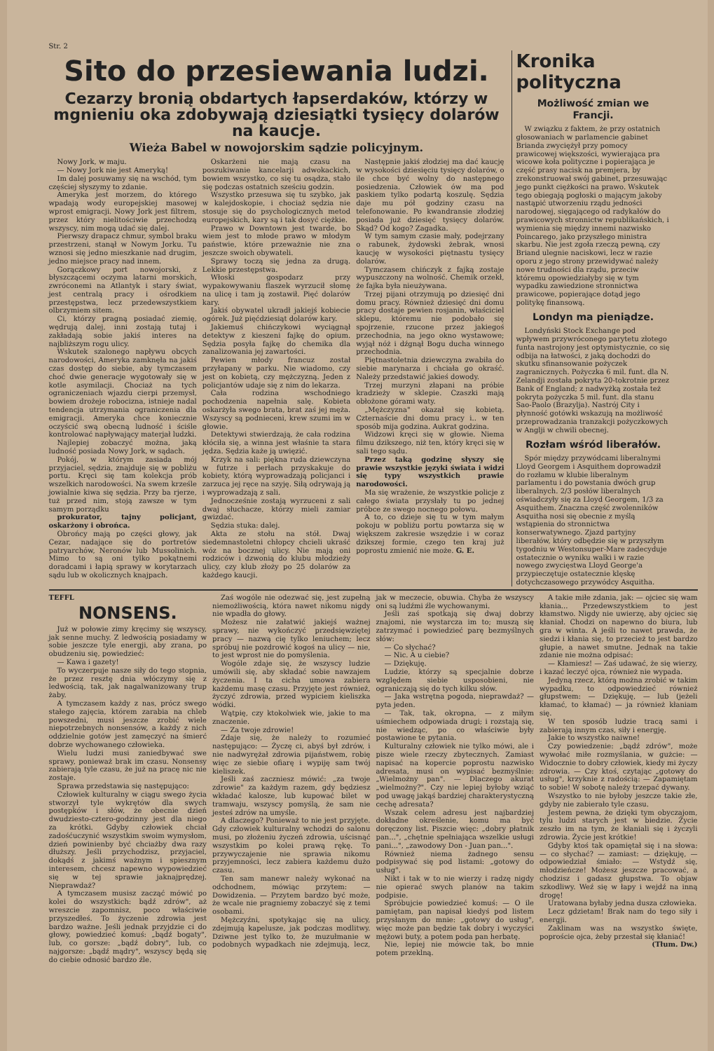Str. 2
Sito do przesiewania ludzi.
Cezarzy bronią obdartych łapserdaków, którzy w mgnieniu oka zdobywają dziesiątki tysięcy dolarów na kaucje.
Wieża Babel w nowojorskim sądzie policyjnym.
Nowy Jork, w maju.
— Nowy Jork nie jest Ameryką!
Im dalej posuwamy się na wschód, tym częściej słyszymy to zdanie.
Ameryka jest morzem, do którego wpadają wody europejskiej masowej wprost emigracji. Nowy Jork jest filtrem, przez który nielitościwie przechodzą wszyscy, nim mogą udać się dalej.
Pierwszy drapacz chmur, symbol braku przestrzeni, stanął w Nowym Jorku. Tu wznosi się jedno mieszkanie nad drugim, jedno miejsce pracy nad innem.
Gorączkowy port nowojorski, z błyszczącemi oczyma latarni morskich, zwróconemi na Atlantyk i stary świat, jest centralą pracy i ośrodkiem przestępstwa, lecz przedewszystkiem olbrzymiem sitem.
Ci, którzy pragną posiadać ziemię, wędrują dalej, inni zostają tutaj i zakładają sobie jakiś interes na najbliższym rogu ulicy.
Wskutek szalonego napływu obcych narodowości, Ameryka zamknęła na jakiś czas dostęp do siebie, aby tymczasem choć dwie generacje wygotowały się w kotle asymilacji. Chociaż na tych ograniczeniach wjazdu cierpi przemysł, bowiem drożeje robocizna, istnieje nadal tendencja utrzymania ograniczenia dla emigracji. Ameryka chce koniecznie oczyścić swą obecną ludność i ściśle kontrolować napływający materjał ludzki.
Najlepiej zobaczyć można, jaką ludność posiada Nowy Jork, w sądach.
Pokój, w którym zasiada mój przyjaciel, sędzia, znajduje się w pobliżu portu. Kręci się tam kolekcja prób wszelkich narodowości. Na swem krześle jowialnie kiwa się sędzia. Przy ba rjerze, tuż przed nim, stoją zawsze w tym samym porządku
prokurator, tajny policjant, oskarżony i obrońca.
Obrońcy mają po części głowy, jak Cezar, nadające się do portretów patryarchów, Neronów lub Mussolinich. Mimo to są oni tylko pokątnemi doradcami i łapią sprawy w korytarzach sądu lub w okolicznych knajpach.
Oskarżeni nie mają czasu na poszukiwanie kancelarji adwokackich, bowiem wszystko, co się tu osądza, stało się podczas ostatnich sześciu godzin.
Wszystko przesuwa się tu szybko, jak w kalejdoskopie, i chociaż sędzia nie stosuje się do psychologicznych metod europejskich, kary są i tak dosyć ciężkie.
Prawo w Downtown jest twarde, bo wiem jest to młode prawo w młodym państwie, które przeważnie nie zna jeszcze swoich obywateli.
Sprawy toczą się jedna za drugą. Lekkie przestępstwa.
Włoski gospodarz przy wypakowywaniu flaszek wyrzucił słomę na ulicę i tam ją zostawił. Pięć dolarów kary.
Jakiś obywatel ukradł jakiejś kobiecie ogórek. Już pięćdziesiąt dolarów kary.
Jakiemuś chińczykowi wyciągnął detektyw z kieszeni fajkę do opium. Sędzia posyła fajkę do chemika dla zanalizowania jej zawartości.
Pewien młody francuz został przyłapany w parku. Nie wiadomo, czy jest on kobietą, czy mężczyzną. Jeden z policjantów udaje się z nim do lekarza.
Cała rodzina wschodniego pochodzenia napełnia salę. Kobieta oskarżyła swego brata, brat zaś jej męża. Wszyscy są podnieceni, krew szumi im w głowie.
Detektywi stwierdzają, że cała rodzina kłóciła się, a winna jest właśnie ta stara jędza. Sędzia każe ją uwięzić.
Krzyk na sali: piękna ruda dziewczyna w futrze i perłach przyskakuje do kobiety, którą wyprowadzają policjanci i zarzuca jej ręce na szyję. Siłą odrywają ją i wyprowadzają z sali.
Jednocześnie zostają wyrzuceni z sali dwaj słuchacze, którzy mieli zamiar gwizdać.
Sędzia stuka: dalej.
Akta ze stołu na stół. Dwaj siedemnastoletni chłopcy chcieli ukraść wóz na bocznej ulicy. Nie mają oni rodziców i dzwonią do klubu młodzieży ulicy, czy klub złoży po 25 dolarów za każdego kaucji.
Następnie jakiś złodziej ma dać kaucję w wysokości dziesięciu tysięcy dolarów, o ile chce być wolny do następnego posiedzenia. Człowiek ów ma pod paskiem tylko podartą koszulę. Sędzia daje mu pół godziny czasu na telefonowanie. Po kwandransie złodziej posiada już dziesięć tysięcy dolarów. Skąd? Od kogo? Zagadka.
W tym samym czasie mały, podejrzany o rabunek, żydowski żebrak, wnosi kaucję w wysokości piętnastu tysięcy dolarów.
Tymczasem chińczyk z fajką zostaje wypuszczony na wolność. Chemik orzekł, że fajka była nieużywana.
Trzej pijani otrzymują po dziesięć dni domu pracy. Również dziesięć dni domu pracy dostaje pewien rosjanin, właściciel sklepu, któremu nie podobało się spojrzenie, rzucone przez jakiegoś przechodnia, na jego okno wystawowe; wyjął nóż i dźgnął Bogu ducha winnego przechodnia.
Piętnastoletnia dziewczyna zwabiła do siebie marynarza i chciała go okraść. Należy przedstawić jakieś dowody.
Trzej murzyni złapani na próbie kradzieży w sklepie. Czaszki mają obłożone górami waty.
„Mężczyzna" okazał się kobietą. Czternaście dni domu pracy i.. w ten sposób mija godzina. Aukrat godzina.
Widzowi kręci się w głowie. Niema filmu dzikszego, niż ten, który kręci się w sali tego sądu.
Przez taką godzinę słyszy się prawie wszystkie języki świata i widzi się typy wszystkich prawie narodowości.
Ma się wrażenie, że wszystkie policje z całego świata przysłały tu po jednej próbce ze swego nocnego połowu.
A to, co dzieje się tu w tym małym pokoju w pobliżu portu powtarza się w większem zakresie wszędzie i w coraz dzikszej formie, czego ten kraj już poprostu zmienić nie może. G. E.
Kronika polityczna
Możliwość zmian we Francji.
W związku z faktem, że przy ostatnich głosowaniach w parlamencie gabinet Brianda zwyciężył przy pomocy prawicowej większości, wywierająca pra wicowe koła polityczne i popierająca je część prasy nacisk na premjera, by zrekonstruował swój gabinet, przesuwając jego punkt ciężkości na prawo. Wskutek tego obiegają pogłoski o mającym jakoby nastąpić utworzeniu rządu jedności narodowej, sięgającego od radykałów do prawicowych stronnictw republikańskich, i wymienia się między innemi nazwisko Poincarego, jako przyszłego ministra skarbu. Nie jest zgoła rzeczą pewną, czy Briand ulegnie naciskowi, lecz w razie oporu z jego strony przewidywać należy nowe trudności dla rządu, przeciw któremu opowiedziałyby się w tym wypadku zawiedzione stronnictwa prawicowe, popierające dotąd jego politykę finansową.
Londyn ma pieniądze.
Londyński Stock Exchange pod wpływem przywróconego parytetu złotego funta nastrojony jest optymistycznie, co się odbija na łatwości, z jaką dochodzi do skutku sfinansowanie pożyczek zagranicznych. Pożyczka 6 mil. funt. dla N. Zelandji została pokryta 20-tokrotnie przez Bank of England; z nadwyżką została też pokryta pożyczka 5 mil. funt. dla stanu Sao-Paolo (Brazylja). Nastrój City i płynność gotówki wskazują na możliwość przeprowadzania tranzakcji pożyczkowych w Anglji w chwili obecnej.
Rozłam wśród liberałów.
Spór między przywódcami liberalnymi Lloyd Georgem i Asquithem doprowadził do rozłamu w klubie liberalnym parlamentu i do powstania dwóch grup liberalnych. 2/3 posłów liberalnych oświadczyły się za Lloyd Georgem, 1/3 za Asquithem. Znaczna część zwolenników Asquitha nosi się obecnie z myślą wstąpienia do stronnictwa konserwatywnego. Zjazd partyjny liberałów, który odbędzie się w przyszłym tygodniu w Westonsuper-Mare zadecyduje ostatecznie o wyniku walki i w razie nowego zwycięstwa Lloyd George'a przypieczętuje ostatecznie klęskę dotychczasowego przywódcy Asquitha.
TEFFL
NONSENS.
Już w połowie zimy kręcimy się wszyscy, jak senne muchy. Z ledwością posiadamy w sobie jeszcze tyle energji, aby zrana, po obudzeniu się, powiedzieć:
— Kawa i gazety!
To wyczerpuje nasze siły do tego stopnia, że przez resztę dnia włóczymy się z ledwością, tak, jak nagalwanizowany trup żaby.
A tymczasem każdy z nas, prócz swego stałego zajęcia, którem zarabia na chleb powszedni, musi jeszcze zrobić wiele niepotrzebnych nonsensów, a każdy z nich oddzielnie gotów jest zamęczyć na śmierć dobrze wychowanego człowieka.
Wielu ludzi musi zaniedbywać swe sprawy, ponieważ brak im czasu. Nonsensy zabierają tyle czasu, że już na pracę nic nie zostaje.
Sprawa przedstawia się następująco:
Człowiek kulturalny w ciągu swego życia stworzył tyle wykrętów dla swych postępków i słów, że obecnie dzień dwudziesto-cztero-godzinny jest dla niego za krótki. Gdyby człowiek chciał zadośćuczynić wszystkim swoim wymysłom, dzień powinienby być chciażby dwa razy dłuższy. Jeśli przychodzisz, przyjaciel, dokądś z jakimś ważnym i spiesznym interesem, chcesz napewno wypowiedzieć się w tej sprawie jaknajprędzej. Nieprawdaż?
A tymczasem musisz zacząć mówić po kolei do wszystkich: bądź zdrów", aż wreszcie zapomnisz, poco właściwie przyszedłeś. To życzenie zdrowia jest bardzo ważne. Jeśli jednak przyjdzie ci do głowy, powiedzieć komuś: „bądź bogaty", lub, co gorsze: „bądź dobry", lub, co najgorsze: „bądź mądry", wszyscy będą się do ciebie odnosić bardzo źle.
Zaś wogóle nie odezwać się, jest zupełną niemożliwością, która nawet nikomu nigdy nie wpadła do głowy.
Możesz nie załatwić jakiejś ważnej sprawy, nie wykończyć przedsięwziętej pracy — nazwą cię tylko leniuchem; lecz spróbuj nie pozdrowić kogoś na ulicy — nie, to jest wprost nie do pomyślenia.
Wogóle zdaje się, że wszyscy ludzie umówili się, aby składać sobie nawzajem życzenia. I ta cicha umowa zabiera każdemu masę czasu. Przyjęte jest również, życzyć zdrowia, przed wypiciem kieliszka wódki.
Wątpię, czy ktokolwiek wie, jakie to ma znaczenie.
— Za twoje zdrowie!
Zdaje się, że należy to rozumieć następująco: — Życzę ci, abyś był zdrów, i nie nadwyrężał zdrowia pijaństwem, robię więc ze siebie ofiarę i wypiję sam twój kieliszek.
Jeśli zaś zaczniesz mówić: „za twoje zdrowie" za każdym razem, gdy będziesz wkładać kalosze, lub kupować bilet w tramwaju, wszyscy pomyślą, że sam nie jesteś zdrów na umyśle.
A dlaczego? Ponieważ to nie jest przyjęte. Gdy człowiek kulturalny wchodzi do salonu musi, po złożeniu życzeń zdrowia, uścisnąć wszystkim po kolei prawą rękę. To przywyczajenie nie sprawia nikomu przyjemności, lecz zabiera każdemu dużo czasu.
Ten sam manewr należy wykonać na odchodnem, mówiąc przytem: — Dowidzenia. — Przytem bardzo być może, że wcale nie pragniemy zobaczyć się z temi osobami.
Mężczyźni, spotykając się na ulicy, zdejmują kapelusze, jak podczas modlitwy. Dziwne jest tylko to, że muzułmanie w podobnych wypadkach nie zdejmują, lecz, jak w meczecie, obuwia. Chyba że wszyscy oni są ludźmi źle wychowanymi.
Jeśli zaś spotkają się dwaj dobrzy znajomi, nie wystarcza im to; muszą się zatrzymać i powiedzieć parę bezmyślnych słów:
— Co słychać?
— Nic. A u ciebie?
— Dziękuję.
Ludzie, którzy są specjalnie dobrze względem siebie usposobieni, nie ograniczają się do tych kilku słów.
— Jaka wstrętna pogoda, nieprawdaż? — pyta jeden.
— Tak, tak, okropna, — z miłym uśmiechem odpowiada drugi; i rozstają się, nie wiedząc, po co właściwie były postawione te pytania.
Kulturalny człowiek nie tylko mówi, ale i pisze wiele rzeczy zbytecznych. Zamiast napisać na kopercie poprostu nazwisko adresata, musi on wypisać bezmyślnie: „Wielmożny pan". — Dlaczego akurat „wielmożny?". Czy nie lepiej byłoby wziąć pod uwagę jakąś bardziej charakterystyczną cechę adresata?
Wszak celem adresu jest najbardziej dokładne określenie, komu ma być doręczony list. Piszcie więc: „dobry płatnik pan...", „chętnie spełniająca wszelkie usługi pani...", „zawodowy Don - Juan pan...".
Również niema żadnego sensu podpisywać się pod listami: „gotowy do usług".
Nikt i tak w to nie wierzy i radzę nigdy nie opierać swych planów na takim podpisie.
Spróbujcie powiedzieć komuś: — O ile pamiętam, pan napisał kiedyś pod listem przysłanym do mnie: „gotowy do usług", więc może pan będzie tak dobry i wyczyści mężowi buty, a potem poda pan herbatę.
Nie, lepiej nie mówcie tak, bo mnie potem przeklną.
A takie miłe zdania, jak: — ojciec się wam kłania... Przedewszystkiem to jest kłamstwo. Nigdy nie uwierzę, aby ojciec się kłaniał. Chodzi on napewno do biura, lub gra w winta. A jeśli to nawet prawda, że siedzi i kłania się, to przecież to jest bardzo głupie, a nawet smutne. Jednak na takie zdanie nie można odpisać:
— Kłamiesz! — Zaś udawać, że się wierzy, i kazać leczyć ojca, również nie wypada.
Jedyną rzecz, którą można zrobić w takim wypadku, to odpowiedzieć również głupstwem: — Dziękuję, — lub (jeżeli kłamać, to kłamać) — ja również kłaniam się.
W ten sposób ludzie tracą sami i zabierają innym czas, siły i energję.
Jakie to wszystko naiwne!
Czy powiedzenie: „bądź zdrów", może wywołać miłe rozmyślania, w gużcie: — Widocznie to dobry człowiek, kiedy mi życzy zdrowia. — Czy ktoś, czytając „gotowy do usług", krzyknie z radością: — Zapamiętam to sobie! W sobotę należy trzepać dywany.
Wszystko to nie byłoby jeszcze takie złe, gdyby nie zabierało tyle czasu.
Jestem pewna, że dzięki tym obyczajom, tylu ludzi starych jest w biedzie. Życie zeszło im na tym, że kłaniali się i życzyli zdrowia. Życie jest krótkie!
Gdyby ktoś tak opamiętał się i na słowa: — co słychać? — zamiast: — dziękuję, — odpowiedział śmiało: — Wstydź się, młodzieńcze! Możesz jeszcze pracować, a chodzisz i gadasz głupstwa. To objaw szkodliwy. Weź się w łapy i wejdź na inną drogę!
Uratowana byłaby jedna dusza człowieka.
Lecz gdzietam! Brak nam do tego siły i energji.
Zaklinam was na wszystko święte, poproście ojca, żeby przestał się kłaniać!
(Tłum. Dw.)